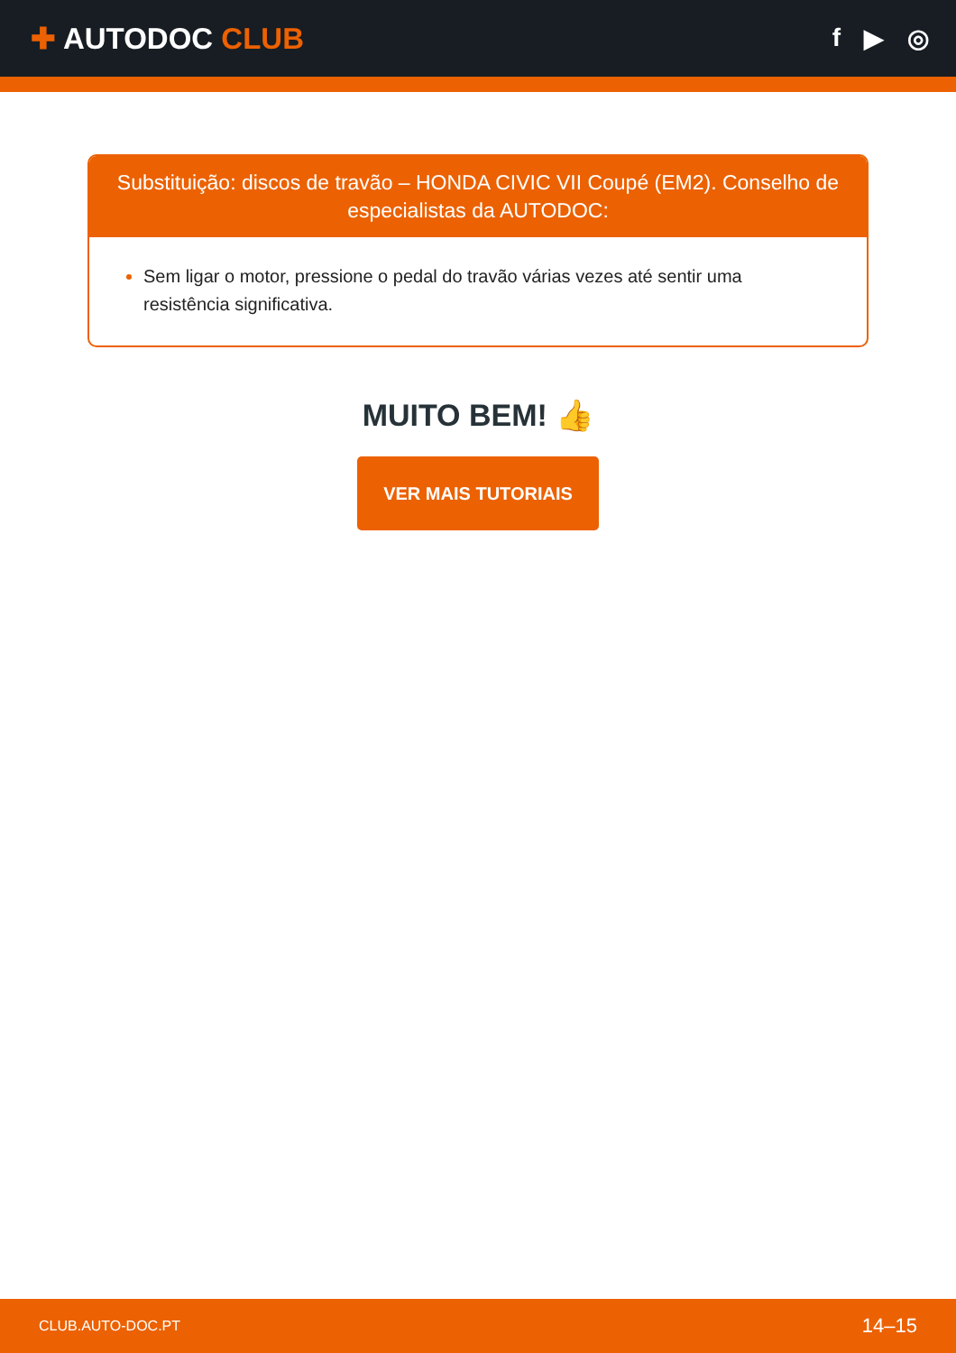✚ AUTODOC CLUB
f ▶ ◎
Substituição: discos de travão – HONDA CIVIC VII Coupé (EM2). Conselho de especialistas da AUTODOC:
Sem ligar o motor, pressione o pedal do travão várias vezes até sentir uma resistência significativa.
MUITO BEM! 👍
VER MAIS TUTORIAIS
CLUB.AUTO-DOC.PT 14–15